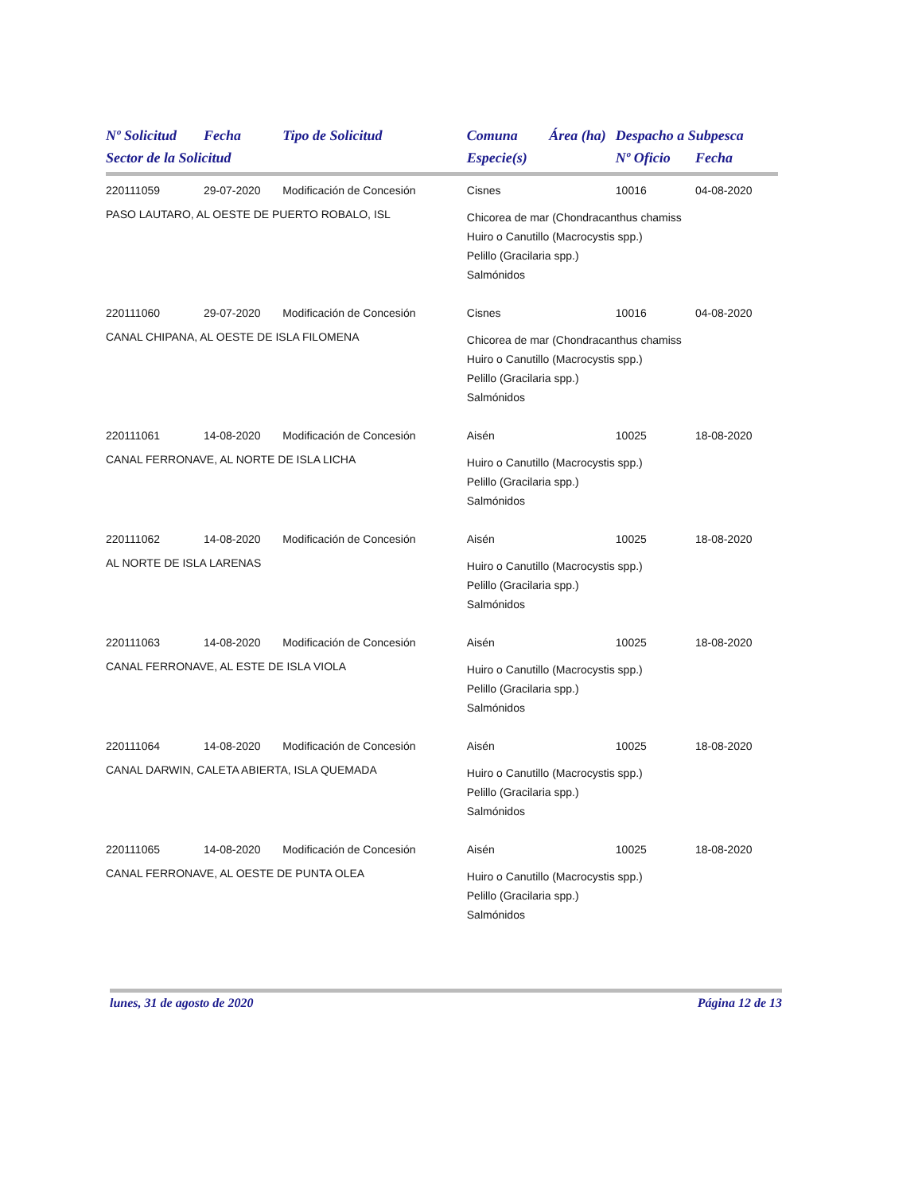| Nº Solicitud | Fecha | Tipo de Solicitud | Comuna | Área (ha) | Despacho a Subpesca | |
| --- | --- | --- | --- | --- | --- | --- |
| Sector de la Solicitud | | | Especie(s) | | Nº Oficio | Fecha |
| 220111059 | 29-07-2020 | Modificación de Concesión | Cisnes | | 10016 | 04-08-2020 |
| PASO LAUTARO, AL OESTE DE PUERTO ROBALO, ISL | | | Chicorea de mar (Chondracanthus chamiss Huiro o Canutillo (Macrocystis spp.) Pelillo (Gracilaria spp.) Salmónidos | | | |
| 220111060 | 29-07-2020 | Modificación de Concesión | Cisnes | | 10016 | 04-08-2020 |
| CANAL CHIPANA, AL OESTE DE ISLA FILOMENA | | | Chicorea de mar (Chondracanthus chamiss Huiro o Canutillo (Macrocystis spp.) Pelillo (Gracilaria spp.) Salmónidos | | | |
| 220111061 | 14-08-2020 | Modificación de Concesión | Aisén | | 10025 | 18-08-2020 |
| CANAL FERRONAVE, AL NORTE DE ISLA LICHA | | | Huiro o Canutillo (Macrocystis spp.) Pelillo (Gracilaria spp.) Salmónidos | | | |
| 220111062 | 14-08-2020 | Modificación de Concesión | Aisén | | 10025 | 18-08-2020 |
| AL NORTE DE ISLA LARENAS | | | Huiro o Canutillo (Macrocystis spp.) Pelillo (Gracilaria spp.) Salmónidos | | | |
| 220111063 | 14-08-2020 | Modificación de Concesión | Aisén | | 10025 | 18-08-2020 |
| CANAL FERRONAVE, AL ESTE DE ISLA VIOLA | | | Huiro o Canutillo (Macrocystis spp.) Pelillo (Gracilaria spp.) Salmónidos | | | |
| 220111064 | 14-08-2020 | Modificación de Concesión | Aisén | | 10025 | 18-08-2020 |
| CANAL DARWIN, CALETA ABIERTA, ISLA QUEMADA | | | Huiro o Canutillo (Macrocystis spp.) Pelillo (Gracilaria spp.) Salmónidos | | | |
| 220111065 | 14-08-2020 | Modificación de Concesión | Aisén | | 10025 | 18-08-2020 |
| CANAL FERRONAVE, AL OESTE DE PUNTA OLEA | | | Huiro o Canutillo (Macrocystis spp.) Pelillo (Gracilaria spp.) Salmónidos | | | |
lunes, 31 de agosto de 2020 Página 12 de 13